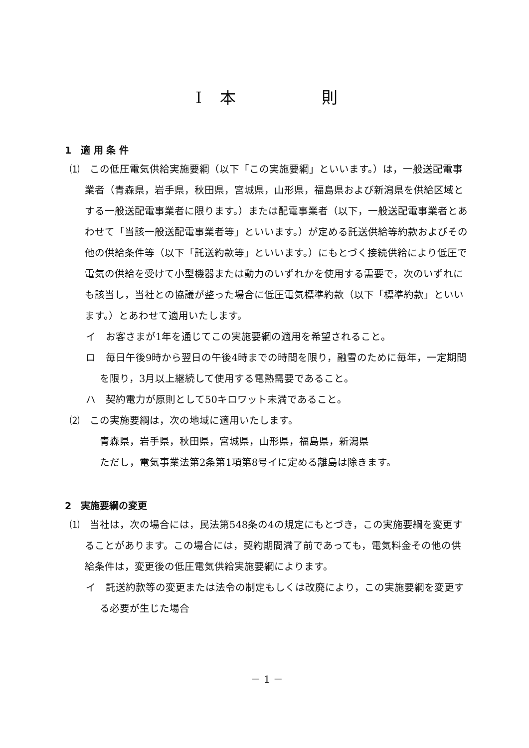Ⅰ　本　　　　　則
1　適 用 条 件
⑴　この低圧電気供給実施要綱（以下「この実施要綱」といいます。）は，一般送配電事業者（青森県，岩手県，秋田県，宮城県，山形県，福島県および新潟県を供給区域とする一般送配電事業者に限ります。）または配電事業者（以下，一般送配電事業者とあわせて「当該一般送配電事業者等」といいます。）が定める託送供給等約款およびその他の供給条件等（以下「託送約款等」といいます。）にもとづく接続供給により低圧で電気の供給を受けて小型機器または動力のいずれかを使用する需要で，次のいずれにも該当し，当社との協議が整った場合に低圧電気標準約款（以下「標準約款」といいます。）とあわせて適用いたします。
イ　お客さまが1年を通じてこの実施要綱の適用を希望されること。
ロ　毎日午後9時から翌日の午後4時までの時間を限り，融雪のために毎年，一定期間を限り，3月以上継続して使用する電熱需要であること。
ハ　契約電力が原則として50キロワット未満であること。
⑵　この実施要綱は，次の地域に適用いたします。
青森県，岩手県，秋田県，宮城県，山形県，福島県，新潟県
ただし，電気事業法第2条第1項第8号イに定める離島は除きます。
2　実施要綱の変更
⑴　当社は，次の場合には，民法第548条の4の規定にもとづき，この実施要綱を変更することがあります。この場合には，契約期間満了前であっても，電気料金その他の供給条件は，変更後の低圧電気供給実施要綱によります。
イ　託送約款等の変更または法令の制定もしくは改廃により，この実施要綱を変更する必要が生じた場合
－ 1 －